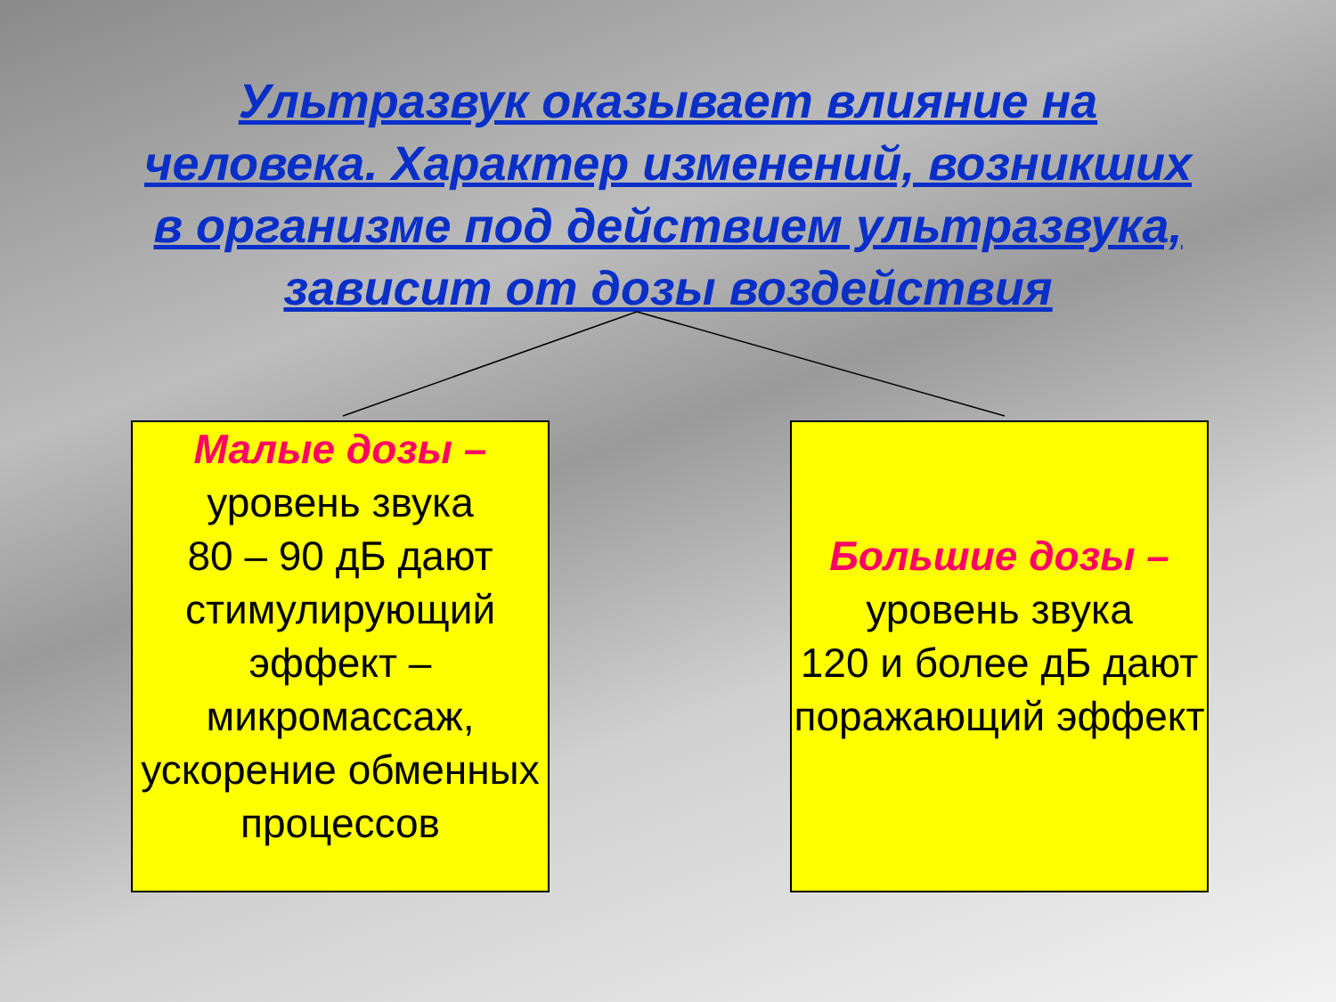Ультразвук оказывает влияние на
человека. Характер изменений, возникших
в организме под действием ультразвука,
зависит от дозы воздействия
Малые дозы –
уровень звука
80 – 90 дБ дают стимулирующий эффект – микромассаж, ускорение обменных процессов
Большие дозы –
уровень звука
120 и более дБ дают поражающий эффект